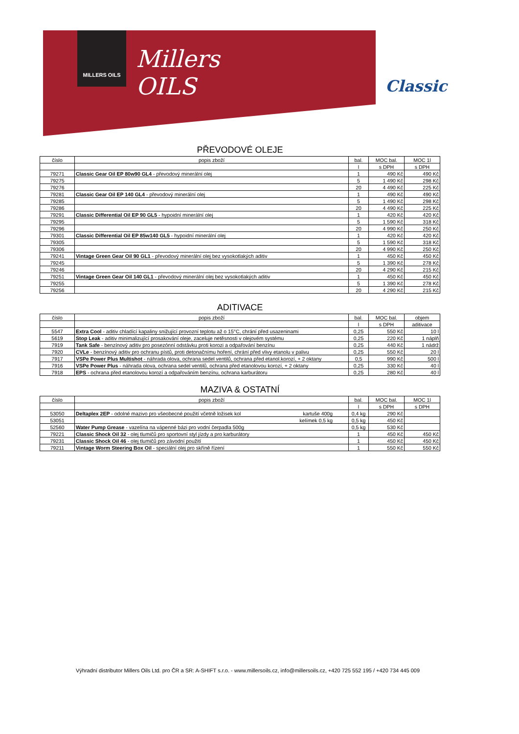MILLERS OILS
Millers
OILS
Classic
PŘEVODOVÉ OLEJE
| číslo | popis zboží | bal. | MOC bal. | MOC 1l |
| --- | --- | --- | --- | --- |
| | | l | s DPH | s DPH |
| 79271 | Classic Gear Oil EP 80w90 GL4 - převodový minerální olej | 1 | 490 Kč | 490 Kč |
| 79275 | | 5 | 1 490 Kč | 298 Kč |
| 79276 | | 20 | 4 490 Kč | 225 Kč |
| 79281 | Classic Gear Oil EP 140 GL4 - převodový minerální olej | 1 | 490 Kč | 490 Kč |
| 79285 | | 5 | 1 490 Kč | 298 Kč |
| 79286 | | 20 | 4 490 Kč | 225 Kč |
| 79291 | Classic Differential Oil EP 90 GL5 - hypoidní minerální olej | 1 | 420 Kč | 420 Kč |
| 79295 | | 5 | 1 590 Kč | 318 Kč |
| 79296 | | 20 | 4 990 Kč | 250 Kč |
| 79301 | Classic Differential Oil EP 85w140 GL5 - hypoidní minerální olej | 1 | 420 Kč | 420 Kč |
| 79305 | | 5 | 1 590 Kč | 318 Kč |
| 79306 | | 20 | 4 990 Kč | 250 Kč |
| 79241 | Vintage Green Gear Oil 90 GL1 - převodový minerální olej bez vysokotlakých aditiv | 1 | 450 Kč | 450 Kč |
| 79245 | | 5 | 1 390 Kč | 278 Kč |
| 79246 | | 20 | 4 290 Kč | 215 Kč |
| 79251 | Vintage Green Gear Oil 140 GL1 - převodový minerální olej bez vysokotlakých aditiv | 1 | 450 Kč | 450 Kč |
| 79255 | | 5 | 1 390 Kč | 278 Kč |
| 79256 | | 20 | 4 290 Kč | 215 Kč |
ADITIVACE
| číslo | popis zboží | bal. | MOC bal. | objem |
| --- | --- | --- | --- | --- |
| | | l | s DPH | aditivace |
| 5547 | Extra Cool - aditiv chladící kapaliny snižující provozní teplotu až o 15°C, chrání před usazeninami | 0,25 | 550 Kč | 10 l |
| 5619 | Stop Leak - aditiv minimalizující prosakování oleje, zaceluje netěsnosti v olejovém systému | 0,25 | 220 Kč | 1 náplň |
| 7919 | Tank Safe - benzínový aditiv pro posezónní odstávku proti korozi a odpařování benzínu | 0,25 | 440 Kč | 1 nádrž |
| 7920 | CVLe - benzínový aditiv pro ochranu pístů, proti detonačnímu hoření, chrání před vlivy etanolu v palivu | 0,25 | 550 Kč | 20 l |
| 7917 | VSPe Power Plus Multishot - náhrada olova, ochrana sedel ventilů, ochrana před etanol.korozí, + 2 oktany | 0,5 | 990 Kč | 500 l |
| 7916 | VSPe Power Plus - náhrada olova, ochrana sedel ventilů, ochrana před etanolovou korozí, + 2 oktany | 0,25 | 330 Kč | 40 l |
| 7918 | EPS - ochrana před etanolovou korozí a odpařováním benzínu, ochrana karburátoru | 0,25 | 280 Kč | 40 l |
MAZIVA & OSTATNÍ
| číslo | popis zboží | bal. | MOC bal. | MOC 1l |
| --- | --- | --- | --- | --- |
| | | l | s DPH | s DPH |
| 53050 | Deltaplex 2EP - odolné mazivo pro všeobecné použití včetně ložisek kol kartuše 400g | 0,4 kg | 290 Kč | |
| 53051 | kelímek 0,5 kg | 0,5 kg | 450 Kč | |
| 52560 | Water Pump Grease - vazelína na vápenné bázi pro vodní čerpadla 500g | 0,5 kg | 530 Kč | |
| 79221 | Classic Shock Oil 32 - olej tlumičů pro sportovní styl jízdy a pro karburátory | 1 | 450 Kč | 450 Kč |
| 79231 | Classic Shock Oil 46 - olej tlumičů pro závodní použití | 1 | 450 Kč | 450 Kč |
| 79211 | Vintage Worm Steering Box Oil - speciální olej pro skříně řízení | 1 | 550 Kč | 550 Kč |
Výhradní distributor Millers Oils Ltd. pro ČR a SR: A-SHIFT s.r.o. - www.millersoils.cz, info@millersoils.cz, +420 725 552 195 / +420 734 445 009